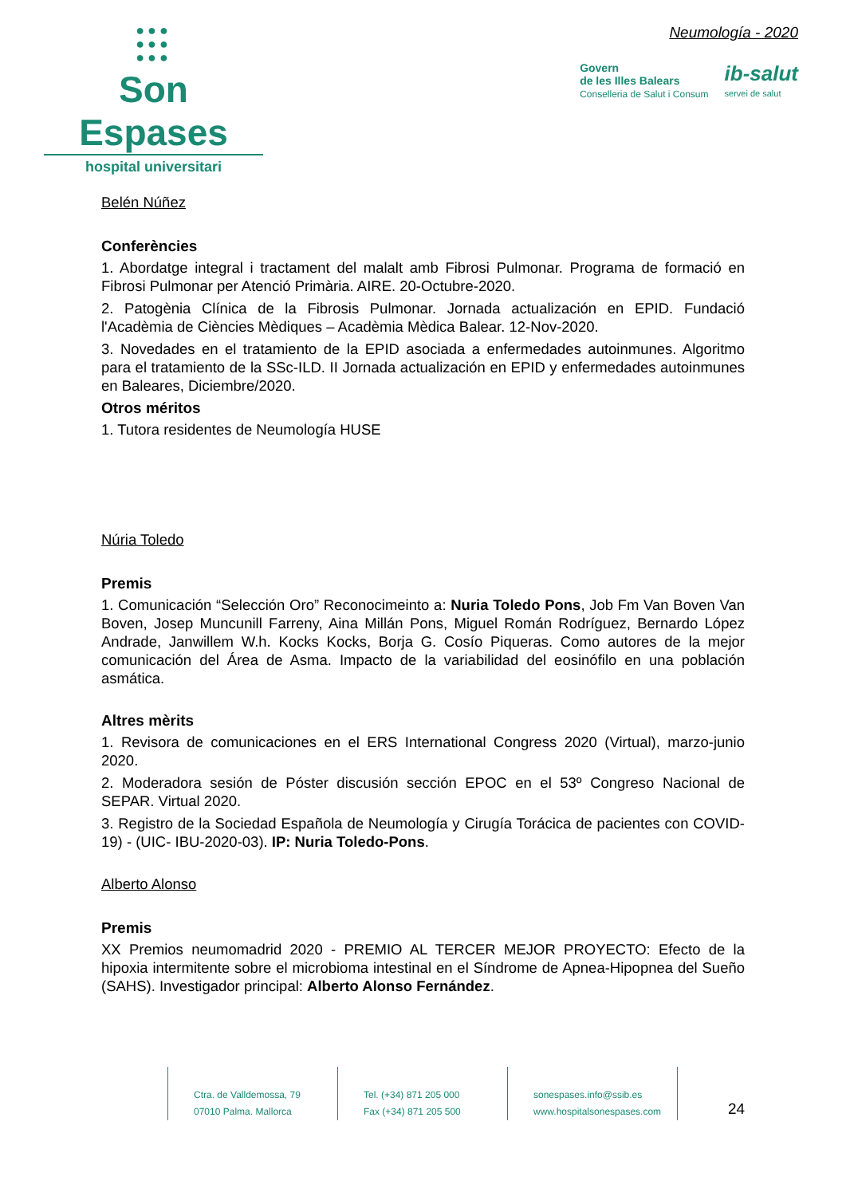●●●
●●●
●●●
Son Espases
hospital universitari
Neumología - 2020
Govern
de les Illes Balears
Conselleria de Salut i Consum
ib-salut
servei de salut
Belén Núñez
Conferències
1. Abordatge integral i tractament del malalt amb Fibrosi Pulmonar. Programa de formació en Fibrosi Pulmonar per Atenció Primària. AIRE. 20-Octubre-2020.
2. Patogènia Clínica de la Fibrosis Pulmonar. Jornada actualización en EPID. Fundació l'Acadèmia de Ciències Mèdiques – Acadèmia Mèdica Balear. 12-Nov-2020.
3. Novedades en el tratamiento de la EPID asociada a enfermedades autoinmunes. Algoritmo para el tratamiento de la SSc-ILD. II Jornada actualización en EPID y enfermedades autoinmunes en Baleares, Diciembre/2020.
Otros méritos
1. Tutora residentes de Neumología HUSE
Núria Toledo
Premis
1. Comunicación “Selección Oro” Reconocimeinto a: Nuria Toledo Pons, Job Fm Van Boven Van Boven, Josep Muncunill Farreny, Aina Millán Pons, Miguel Román Rodríguez, Bernardo López Andrade, Janwillem W.h. Kocks Kocks, Borja G. Cosío Piqueras. Como autores de la mejor comunicación del Área de Asma. Impacto de la variabilidad del eosinófilo en una población asmática.
Altres mèrits
1. Revisora de comunicaciones en el ERS International Congress 2020 (Virtual), marzo-junio 2020.
2. Moderadora sesión de Póster discusión sección EPOC en el 53º Congreso Nacional de SEPAR. Virtual 2020.
3. Registro de la Sociedad Española de Neumología y Cirugía Torácica de pacientes con COVID-19) - (UIC- IBU-2020-03). IP: Nuria Toledo-Pons.
Alberto Alonso
Premis
XX Premios neumomadrid 2020 - PREMIO AL TERCER MEJOR PROYECTO: Efecto de la hipoxia intermitente sobre el microbioma intestinal en el Síndrome de Apnea-Hipopnea del Sueño (SAHS). Investigador principal: Alberto Alonso Fernández.
Ctra. de Valldemossa, 79
07010 Palma. Mallorca
Tel. (+34) 871 205 000
Fax (+34) 871 205 500
sonespases.info@ssib.es
www.hospitalsonespases.com
24